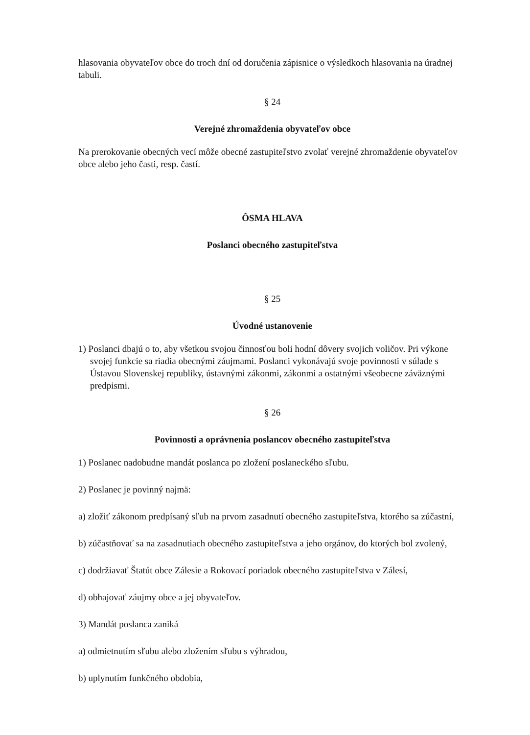hlasovania obyvateľov obce do troch dní od doručenia zápisnice o výsledkoch hlasovania na úradnej tabuli.
§ 24
Verejné zhromaždenia obyvateľov obce
Na prerokovanie obecných vecí môže obecné zastupiteľstvo zvolať verejné zhromaždenie obyvateľov obce alebo jeho časti, resp. častí.
ÔSMA HLAVA
Poslanci obecného zastupiteľstva
§ 25
Úvodné ustanovenie
1) Poslanci dbajú o to, aby všetkou svojou činnosťou boli hodní dôvery svojich voličov. Pri výkone svojej funkcie sa riadia obecnými záujmami. Poslanci vykonávajú svoje povinnosti v súlade s Ústavou Slovenskej republiky, ústavnými zákonmi, zákonmi a ostatnými všeobecne záväznými predpismi.
§ 26
Povinnosti a oprávnenia poslancov obecného zastupiteľstva
1) Poslanec nadobudne mandát poslanca po zložení poslaneckého sľubu.
2) Poslanec je povinný najmä:
a) zložiť zákonom predpísaný sľub na prvom zasadnutí obecného zastupiteľstva, ktorého sa zúčastní,
b) zúčastňovať sa na zasadnutiach obecného zastupiteľstva a jeho orgánov, do ktorých bol zvolený,
c) dodržiavať Štatút obce Zálesie a Rokovací poriadok obecného zastupiteľstva v Zálesí,
d) obhajovať záujmy obce a jej obyvateľov.
3) Mandát poslanca zaniká
a) odmietnutím sľubu alebo zložením sľubu s výhradou,
b) uplynutím funkčného obdobia,